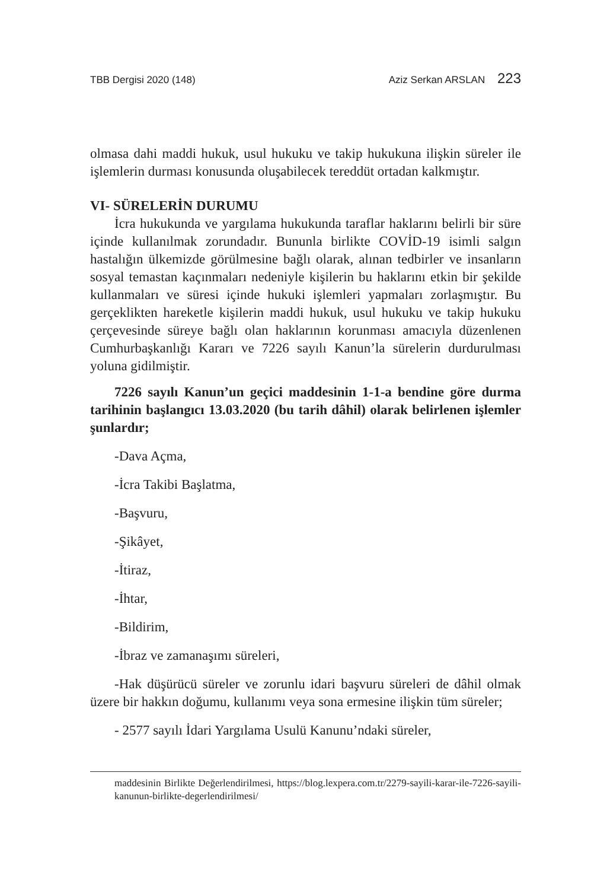TBB Dergisi 2020 (148) Aziz Serkan ARSLAN 223
olmasa dahi maddi hukuk, usul hukuku ve takip hukukuna ilişkin süreler ile işlemlerin durması konusunda oluşabilecek tereddüt ortadan kalkmıştır.
VI- SÜRELERİN DURUMU
İcra hukukunda ve yargılama hukukunda taraflar haklarını belirli bir süre içinde kullanılmak zorundadır. Bununla birlikte COVİD-19 isimli salgın hastalığın ülkemizde görülmesine bağlı olarak, alınan tedbirler ve insanların sosyal temastan kaçınmaları nedeniyle kişilerin bu haklarını etkin bir şekilde kullanmaları ve süresi içinde hukuki işlemleri yapmaları zorlaşmıştır. Bu gerçeklikten hareketle kişilerin maddi hukuk, usul hukuku ve takip hukuku çerçevesinde süreye bağlı olan haklarının korunması amacıyla düzenlenen Cumhurbaşkanlığı Kararı ve 7226 sayılı Kanun’la sürelerin durdurulması yoluna gidilmiştir.
7226 sayılı Kanun’un geçici maddesinin 1-1-a bendine göre durma tarihinin başlangıcı 13.03.2020 (bu tarih dâhil) olarak belirlenen işlemler şunlardır;
-Dava Açma,
-İcra Takibi Başlatma,
-Başvuru,
-Şikâyet,
-İtiraz,
-İhtar,
-Bildirim,
-İbraz ve zamanaşımı süreleri,
-Hak düşürücü süreler ve zorunlu idari başvuru süreleri de dâhil olmak üzere bir hakkın doğumu, kullanımı veya sona ermesine ilişkin tüm süreler;
- 2577 sayılı İdari Yargılama Usulü Kanunu’ndaki süreler,
maddesinin Birlikte Değerlendirilmesi, https://blog.lexpera.com.tr/2279-sayili-karar-ile-7226-sayili-kanunun-birlikte-degerlendirilmesi/